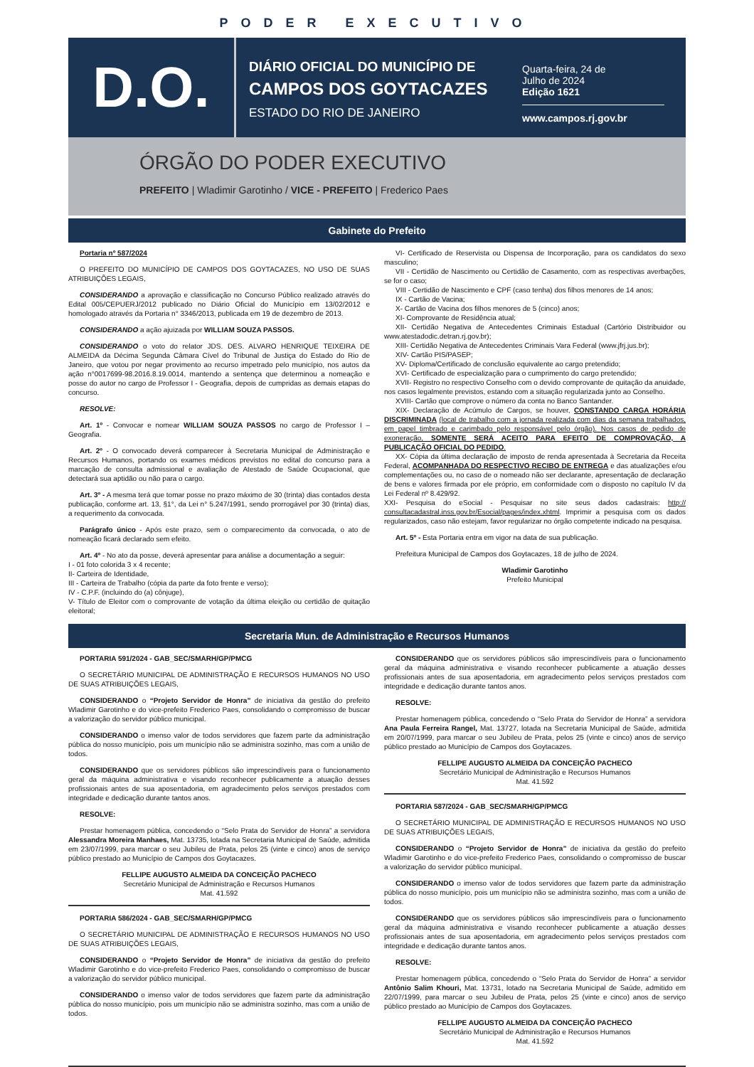PODER EXECUTIVO
D.O.
DIÁRIO OFICIAL DO MUNICÍPIO DE
CAMPOS DOS GOYTACAZES
ESTADO DO RIO DE JANEIRO
Quarta-feira, 24 de
Julho de 2024
Edição 1621
www.campos.rj.gov.br
ÓRGÃO DO PODER EXECUTIVO
PREFEITO | Wladimir Garotinho / VICE - PREFEITO | Frederico Paes
Gabinete do Prefeito
Portaria nº 587/2024
O PREFEITO DO MUNICÍPIO DE CAMPOS DOS GOYTACAZES, NO USO DE SUAS ATRIBUIÇÕES LEGAIS,
CONSIDERANDO a aprovação e classificação no Concurso Público realizado através do Edital 005/CEPUERJ/2012 publicado no Diário Oficial do Município em 13/02/2012 e homologado através da Portaria n° 3346/2013, publicada em 19 de dezembro de 2013.
CONSIDERANDO a ação ajuizada por WILLIAM SOUZA PASSOS.
CONSIDERANDO o voto do relator JDS. DES. ALVARO HENRIQUE TEIXEIRA DE ALMEIDA da Décima Segunda Câmara Cível do Tribunal de Justiça do Estado do Rio de Janeiro, que votou por negar provimento ao recurso impetrado pelo município, nos autos da ação n°0017699-98.2016.8.19.0014, mantendo a sentença que determinou a nomeação e posse do autor no cargo de Professor I - Geografia, depois de cumpridas as demais etapas do concurso.
RESOLVE:
Art. 1º - Convocar e nomear WILLIAM SOUZA PASSOS no cargo de Professor I – Geografia.
Art. 2º - O convocado deverá comparecer à Secretaria Municipal de Administração e Recursos Humanos, portando os exames médicos previstos no edital do concurso para a marcação de consulta admissional e avaliação de Atestado de Saúde Ocupacional, que detectará sua aptidão ou não para o cargo.
Art. 3º - A mesma terá que tomar posse no prazo máximo de 30 (trinta) dias contados desta publicação, conforme art. 13, §1°, da Lei n° 5.247/1991, sendo prorrogável por 30 (trinta) dias, a requerimento da convocada.
Parágrafo único - Após este prazo, sem o comparecimento da convocada, o ato de nomeação ficará declarado sem efeito.
Art. 4º - No ato da posse, deverá apresentar para análise a documentação a seguir:
I - 01 foto colorida 3 x 4 recente;
II- Carteira de Identidade,
III - Carteira de Trabalho (cópia da parte da foto frente e verso);
IV - C.P.F. (incluindo do (a) cônjuge),
V- Título de Eleitor com o comprovante de votação da última eleição ou certidão de quitação eleitoral;
VI- Certificado de Reservista ou Dispensa de Incorporação, para os candidatos do sexo masculino;
VII - Certidão de Nascimento ou Certidão de Casamento, com as respectivas averbações, se for o caso;
VIII - Certidão de Nascimento e CPF (caso tenha) dos filhos menores de 14 anos;
IX - Cartão de Vacina;
X- Cartão de Vacina dos filhos menores de 5 (cinco) anos;
XI- Comprovante de Residência atual;
XII- Certidão Negativa de Antecedentes Criminais Estadual (Cartório Distribuidor ou www.atestadodic.detran.rj.gov.br);
XIII- Certidão Negativa de Antecedentes Criminais Vara Federal (www.jfrj.jus.br);
XIV- Cartão PIS/PASEP;
XV- Diploma/Certificado de conclusão equivalente ao cargo pretendido;
XVI- Certificado de especialização para o cumprimento do cargo pretendido;
XVII- Registro no respectivo Conselho com o devido comprovante de quitação da anuidade, nos casos legalmente previstos, estando com a situação regularizada junto ao Conselho.
XVIII- Cartão que comprove o número da conta no Banco Santander.
XIX- Declaração de Acúmulo de Cargos, se houver, CONSTANDO CARGA HORÁRIA DISCRIMINADA (local de trabalho com a jornada realizada com dias da semana trabalhados, em papel timbrado e carimbado pelo responsável pelo órgão). Nos casos de pedido de exoneração, SOMENTE SERÁ ACEITO PARA EFEITO DE COMPROVAÇÃO, A PUBLICAÇÃO OFICIAL DO PEDIDO.
XX- Cópia da última declaração de imposto de renda apresentada à Secretaria da Receita Federal, ACOMPANHADA DO RESPECTIVO RECIBO DE ENTREGA e das atualizações e/ou complementações ou, no caso de o nomeado não ser declarante, apresentação de declaração de bens e valores firmada por ele próprio, em conformidade com o disposto no capítulo IV da Lei Federal nº 8.429/92.
XXI- Pesquisa do eSocial - Pesquisar no site seus dados cadastrais: http:// consultacadastral.inss.gov.br/Esocial/pages/index.xhtml. Imprimir a pesquisa com os dados regularizados, caso não estejam, favor regularizar no órgão competente indicado na pesquisa.
Art. 5º - Esta Portaria entra em vigor na data de sua publicação.
Prefeitura Municipal de Campos dos Goytacazes, 18 de julho de 2024.
Wladimir Garotinho
Prefeito Municipal
Secretaria Mun. de Administração e Recursos Humanos
PORTARIA 591/2024 - GAB_SEC/SMARH/GP/PMCG
O SECRETÁRIO MUNICIPAL DE ADMINISTRAÇÃO E RECURSOS HUMANOS NO USO DE SUAS ATRIBUIÇÕES LEGAIS,
CONSIDERANDO o “Projeto Servidor de Honra” de iniciativa da gestão do prefeito Wladimir Garotinho e do vice-prefeito Frederico Paes, consolidando o compromisso de buscar a valorização do servidor público municipal.
CONSIDERANDO o imenso valor de todos servidores que fazem parte da administração pública do nosso município, pois um município não se administra sozinho, mas com a união de todos.
CONSIDERANDO que os servidores públicos são imprescindíveis para o funcionamento geral da máquina administrativa e visando reconhecer publicamente a atuação desses profissionais antes de sua aposentadoria, em agradecimento pelos serviços prestados com integridade e dedicação durante tantos anos.
RESOLVE:
Prestar homenagem pública, concedendo o “Selo Prata do Servidor de Honra” a servidora Alessandra Moreira Manhaes, Mat. 13735, lotada na Secretaria Municipal de Saúde, admitida em 23/07/1999, para marcar o seu Jubileu de Prata, pelos 25 (vinte e cinco) anos de serviço público prestado ao Município de Campos dos Goytacazes.
FELLIPE AUGUSTO ALMEIDA DA CONCEIÇÃO PACHECO
Secretário Municipal de Administração e Recursos Humanos
Mat. 41.592
PORTARIA 586/2024 - GAB_SEC/SMARH/GP/PMCG
O SECRETÁRIO MUNICIPAL DE ADMINISTRAÇÃO E RECURSOS HUMANOS NO USO DE SUAS ATRIBUIÇÕES LEGAIS,
CONSIDERANDO o “Projeto Servidor de Honra” de iniciativa da gestão do prefeito Wladimir Garotinho e do vice-prefeito Frederico Paes, consolidando o compromisso de buscar a valorização do servidor público municipal.
CONSIDERANDO o imenso valor de todos servidores que fazem parte da administração pública do nosso município, pois um município não se administra sozinho, mas com a união de todos.
CONSIDERANDO que os servidores públicos são imprescindíveis para o funcionamento geral da máquina administrativa e visando reconhecer publicamente a atuação desses profissionais antes de sua aposentadoria, em agradecimento pelos serviços prestados com integridade e dedicação durante tantos anos.
RESOLVE:
Prestar homenagem pública, concedendo o “Selo Prata do Servidor de Honra” a servidora Ana Paula Ferreira Rangel, Mat. 13727, lotada na Secretaria Municipal de Saúde, admitida em 20/07/1999, para marcar o seu Jubileu de Prata, pelos 25 (vinte e cinco) anos de serviço público prestado ao Município de Campos dos Goytacazes.
FELLIPE AUGUSTO ALMEIDA DA CONCEIÇÃO PACHECO
Secretário Municipal de Administração e Recursos Humanos
Mat. 41.592
PORTARIA 587/2024 - GAB_SEC/SMARH/GP/PMCG
O SECRETÁRIO MUNICIPAL DE ADMINISTRAÇÃO E RECURSOS HUMANOS NO USO DE SUAS ATRIBUIÇÕES LEGAIS,
CONSIDERANDO o “Projeto Servidor de Honra” de iniciativa da gestão do prefeito Wladimir Garotinho e do vice-prefeito Frederico Paes, consolidando o compromisso de buscar a valorização do servidor público municipal.
CONSIDERANDO o imenso valor de todos servidores que fazem parte da administração pública do nosso município, pois um município não se administra sozinho, mas com a união de todos.
CONSIDERANDO que os servidores públicos são imprescindíveis para o funcionamento geral da máquina administrativa e visando reconhecer publicamente a atuação desses profissionais antes de sua aposentadoria, em agradecimento pelos serviços prestados com integridade e dedicação durante tantos anos.
RESOLVE:
Prestar homenagem pública, concedendo o “Selo Prata do Servidor de Honra” a servidor Antônio Salim Khouri, Mat. 13731, lotado na Secretaria Municipal de Saúde, admitido em 22/07/1999, para marcar o seu Jubileu de Prata, pelos 25 (vinte e cinco) anos de serviço público prestado ao Município de Campos dos Goytacazes.
FELLIPE AUGUSTO ALMEIDA DA CONCEIÇÃO PACHECO
Secretário Municipal de Administração e Recursos Humanos
Mat. 41.592